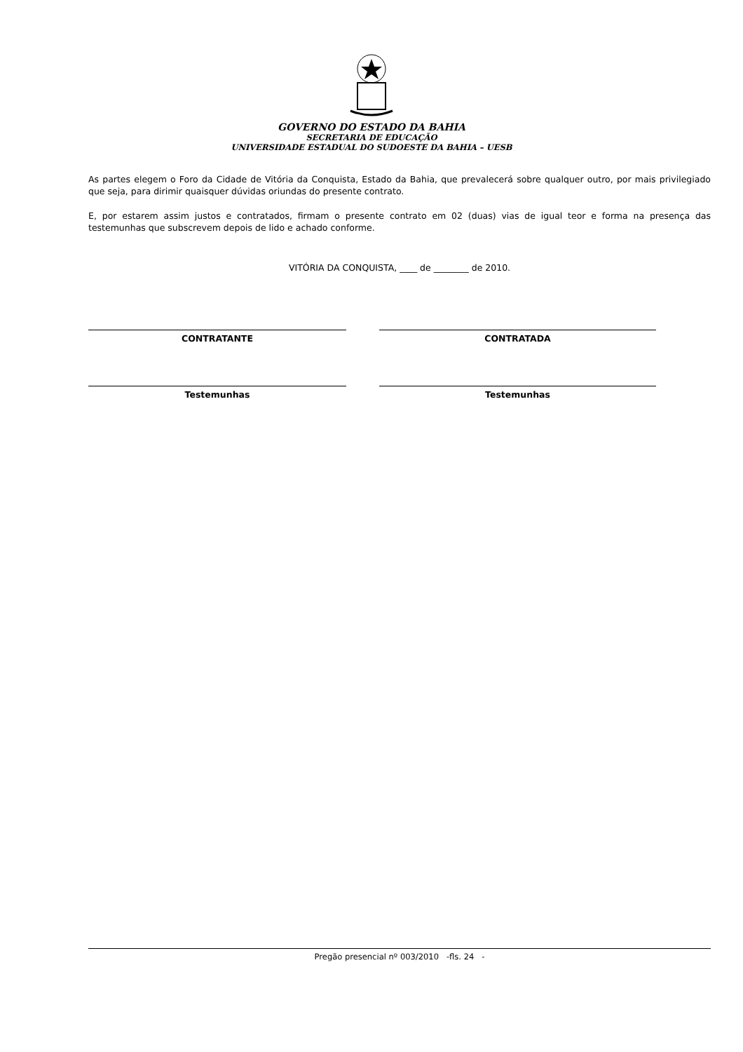GOVERNO DO ESTADO DA BAHIA
SECRETARIA DE EDUCAÇÃO
UNIVERSIDADE ESTADUAL DO SUDOESTE DA BAHIA – UESB
As partes elegem o Foro da Cidade de Vitória da Conquista, Estado da Bahia, que prevalecerá sobre qualquer outro, por mais privilegiado que seja, para dirimir quaisquer dúvidas oriundas do presente contrato.
E, por estarem assim justos e contratados, firmam o presente contrato em 02 (duas) vias de igual teor e forma na presença das testemunhas que subscrevem depois de lido e achado conforme.
VITÓRIA DA CONQUISTA, ____ de ________ de 2010.
CONTRATANTE
Testemunhas
CONTRATADA
Testemunhas
Pregão presencial nº 003/2010 -fls. 24 -